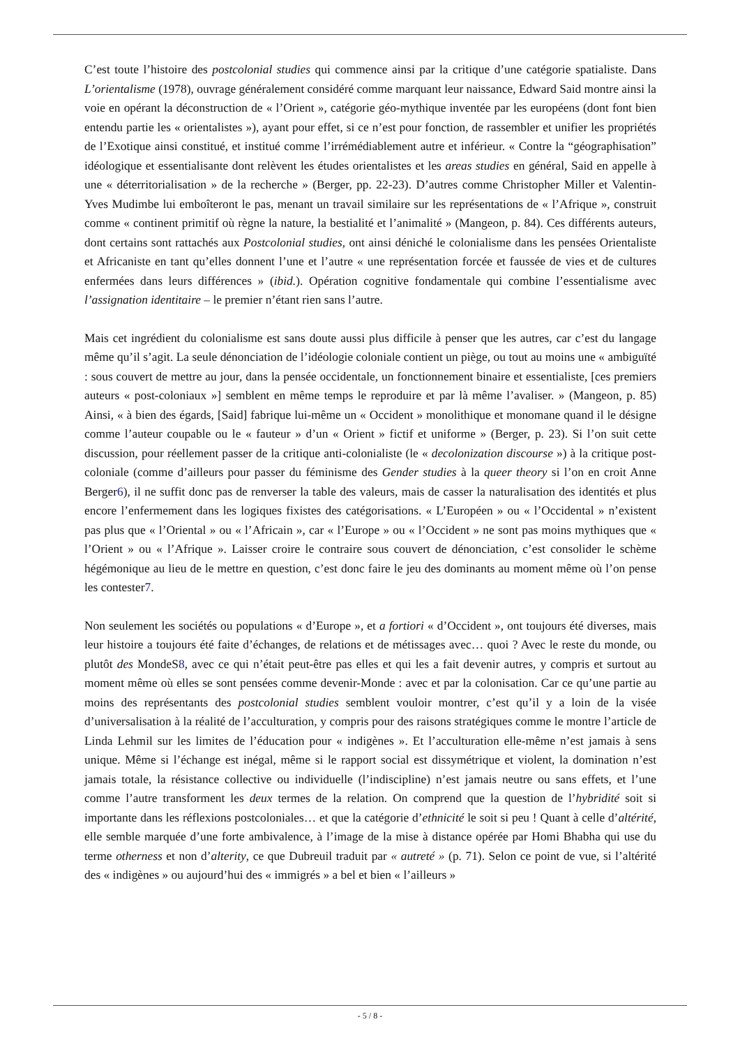C’est toute l’histoire des postcolonial studies qui commence ainsi par la critique d’une catégorie spatialiste. Dans L’orientalisme (1978), ouvrage généralement considéré comme marquant leur naissance, Edward Said montre ainsi la voie en opérant la déconstruction de « l’Orient », catégorie géo-mythique inventée par les européens (dont font bien entendu partie les « orientalistes »), ayant pour effet, si ce n’est pour fonction, de rassembler et unifier les propriétés de l’Exotique ainsi constitué, et institué comme l’irrémédiablement autre et inférieur. « Contre la “géographisation” idéologique et essentialisante dont relèvent les études orientalistes et les areas studies en général, Said en appelle à une « déterritorialisation » de la recherche » (Berger, pp. 22-23). D’autres comme Christopher Miller et Valentin-Yves Mudimbe lui emboîteront le pas, menant un travail similaire sur les représentations de « l’Afrique », construit comme « continent primitif où règne la nature, la bestialité et l’animalité » (Mangeon, p. 84). Ces différents auteurs, dont certains sont rattachés aux Postcolonial studies, ont ainsi déniché le colonialisme dans les pensées Orientaliste et Africaniste en tant qu’elles donnent l’une et l’autre « une représentation forcée et faussée de vies et de cultures enfermées dans leurs différences » (ibid.). Opération cognitive fondamentale qui combine l’essentialisme avec l’assignation identitaire – le premier n’étant rien sans l’autre.
Mais cet ingrédient du colonialisme est sans doute aussi plus difficile à penser que les autres, car c’est du langage même qu’il s’agit. La seule dénonciation de l’idéologie coloniale contient un piège, ou tout au moins une « ambiguïté : sous couvert de mettre au jour, dans la pensée occidentale, un fonctionnement binaire et essentialiste, [ces premiers auteurs « post-coloniaux »] semblent en même temps le reproduire et par là même l’avaliser. » (Mangeon, p. 85) Ainsi, « à bien des égards, [Said] fabrique lui-même un « Occident » monolithique et monomane quand il le désigne comme l’auteur coupable ou le « fauteur » d’un « Orient » fictif et uniforme » (Berger, p. 23). Si l’on suit cette discussion, pour réellement passer de la critique anti-colonialiste (le « decolonization discourse ») à la critique post-coloniale (comme d’ailleurs pour passer du féminisme des Gender studies à la queer theory si l’on en croit Anne Berger6), il ne suffit donc pas de renverser la table des valeurs, mais de casser la naturalisation des identités et plus encore l’enfermement dans les logiques fixistes des catégorisations. « L’Européen » ou « l’Occidental » n’existent pas plus que « l’Oriental » ou « l’Africain », car « l’Europe » ou « l’Occident » ne sont pas moins mythiques que « l’Orient » ou « l’Afrique ». Laisser croire le contraire sous couvert de dénonciation, c’est consolider le schème hégémonique au lieu de le mettre en question, c’est donc faire le jeu des dominants au moment même où l’on pense les contester7.
Non seulement les sociétés ou populations « d’Europe », et a fortiori « d’Occident », ont toujours été diverses, mais leur histoire a toujours été faite d’échanges, de relations et de métissages avec… quoi ? Avec le reste du monde, ou plutôt des MondeS8, avec ce qui n’était peut-être pas elles et qui les a fait devenir autres, y compris et surtout au moment même où elles se sont pensées comme devenir-Monde : avec et par la colonisation. Car ce qu’une partie au moins des représentants des postcolonial studies semblent vouloir montrer, c’est qu’il y a loin de la visée d’universalisation à la réalité de l’acculturation, y compris pour des raisons stratégiques comme le montre l’article de Linda Lehmil sur les limites de l’éducation pour « indigènes ». Et l’acculturation elle-même n’est jamais à sens unique. Même si l’échange est inégal, même si le rapport social est dissymétrique et violent, la domination n’est jamais totale, la résistance collective ou individuelle (l’indiscipline) n’est jamais neutre ou sans effets, et l’une comme l’autre transforment les deux termes de la relation. On comprend que la question de l’hybridité soit si importante dans les réflexions postcoloniales… et que la catégorie d’ethnicité le soit si peu ! Quant à celle d’altérité, elle semble marquée d’une forte ambivalence, à l’image de la mise à distance opérée par Homi Bhabha qui use du terme otherness et non d’alterity, ce que Dubreuil traduit par « autreté » (p. 71). Selon ce point de vue, si l’altérité des « indigènes » ou aujourd’hui des « immigrés » a bel et bien « l’ailleurs »
- 5 / 8 -